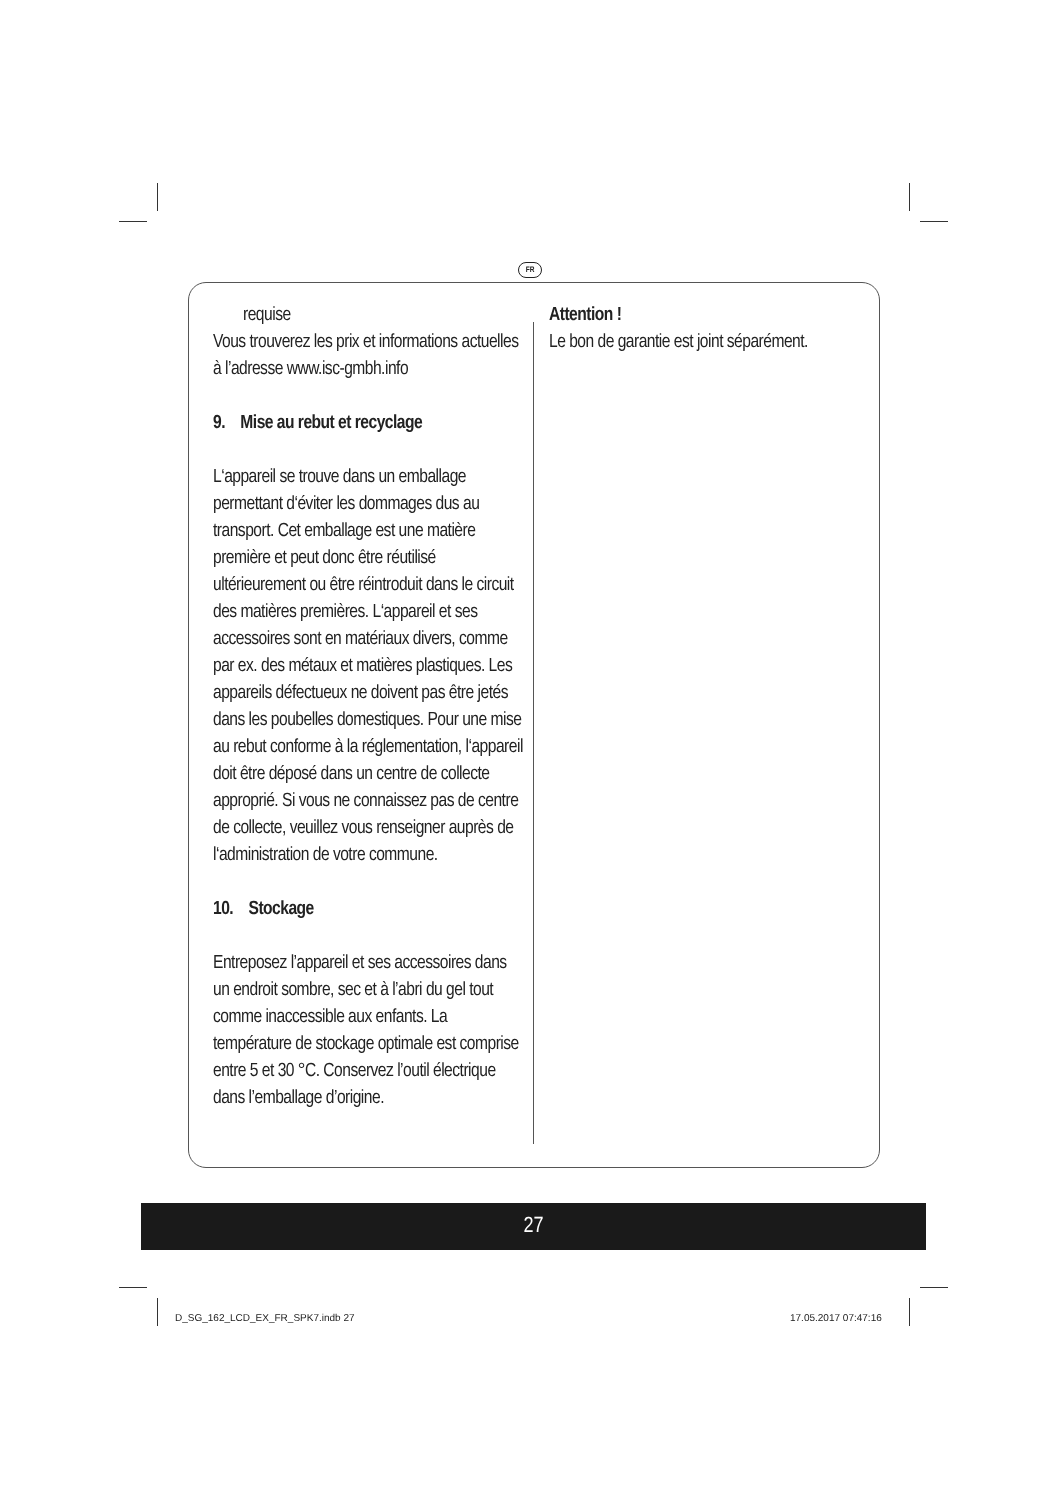FR
requise
Vous trouverez les prix et informations actuelles à l’adresse www.isc-gmbh.info
9. Mise au rebut et recyclage
L‘appareil se trouve dans un emballage permettant d‘éviter les dommages dus au transport. Cet emballage est une matière première et peut donc être réutilisé ultérieurement ou être réintroduit dans le circuit des matières premières. L‘appareil et ses accessoires sont en matériaux divers, comme par ex. des métaux et matières plastiques. Les appareils défectueux ne doivent pas être jetés dans les poubelles domestiques. Pour une mise au rebut conforme à la réglementation, l‘appareil doit être déposé dans un centre de collecte approprié. Si vous ne connaissez pas de centre de collecte, veuillez vous renseigner auprès de l‘administration de votre commune.
10. Stockage
Entreposez l’appareil et ses accessoires dans un endroit sombre, sec et à l’abri du gel tout comme inaccessible aux enfants. La température de stockage optimale est comprise entre 5 et 30 °C. Conservez l’outil électrique dans l’emballage d’origine.
Attention !
Le bon de garantie est joint séparément.
27
D_SG_162_LCD_EX_FR_SPK7.indb 27
17.05.2017 07:47:16